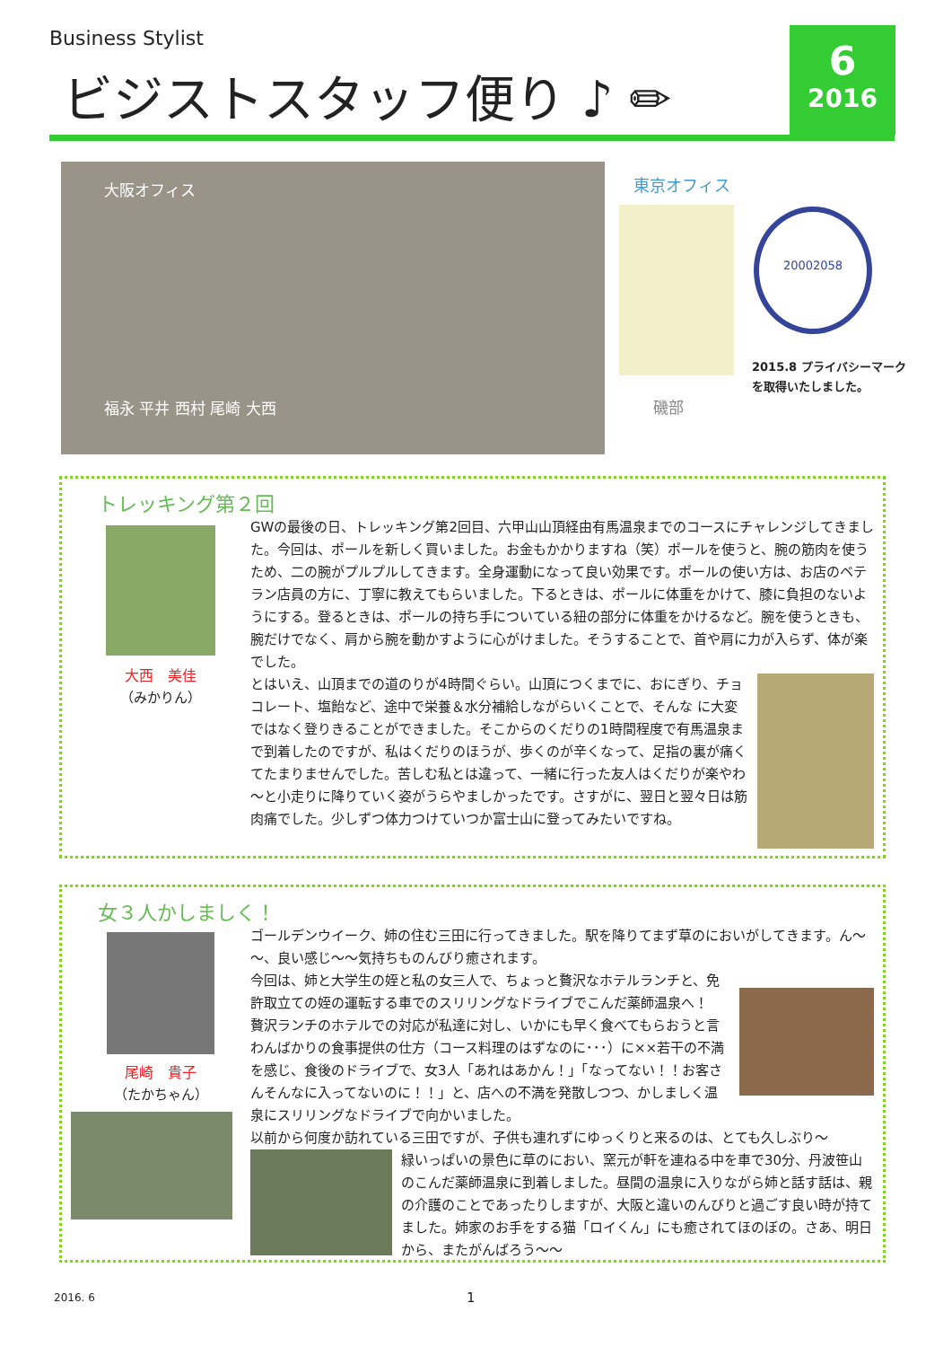Business Stylist
ビジストスタッフ便り ♪ ✏
6
2016
大阪オフィス
福永 平井 西村 尾崎 大西
東京オフィス
磯部
20002058
2015.8 プライバシーマーク
を取得いたしました。
トレッキング第２回
大西　美佳
（みかりん）
GWの最後の日、トレッキング第2回目、六甲山山頂経由有馬温泉までのコースにチャレンジしてきました。今回は、ポールを新しく買いました。お金もかかりますね（笑）ポールを使うと、腕の筋肉を使うため、二の腕がプルプルしてきます。全身運動になって良い効果です。ポールの使い方は、お店のベテラン店員の方に、丁寧に教えてもらいました。下るときは、ポールに体重をかけて、膝に負担のないようにする。登るときは、ポールの持ち手についている紐の部分に体重をかけるなど。腕を使うときも、腕だけでなく、肩から腕を動かすように心がけました。そうすることで、首や肩に力が入らず、体が楽でした。
とはいえ、山頂までの道のりが4時間ぐらい。山頂につくまでに、おにぎり、チョコレート、塩飴など、途中で栄養＆水分補給しながらいくことで、そんな に大変ではなく登りきることができました。そこからのくだりの1時間程度で有馬温泉まで到着したのですが、私はくだりのほうが、歩くのが辛くなって、足指の裏が痛くてたまりませんでした。苦しむ私とは違って、一緒に行った友人はくだりが楽やわ～と小走りに降りていく姿がうらやましかったです。さすがに、翌日と翌々日は筋肉痛でした。少しずつ体力つけていつか富士山に登ってみたいですね。
女３人かしましく！
尾崎　貴子
（たかちゃん）
ゴールデンウイーク、姉の住む三田に行ってきました。駅を降りてまず草のにおいがしてきます。ん～～、良い感じ～～気持ちものんびり癒されます。
今回は、姉と大学生の姪と私の女三人で、ちょっと贅沢なホテルランチと、免許取立ての姪の運転する車でのスリリングなドライブでこんだ薬師温泉へ！　贅沢ランチのホテルでの対応が私達に対し、いかにも早く食べてもらおうと言わんばかりの食事提供の仕方（コース料理のはずなのに･･･）に××若干の不満を感じ、食後のドライブで、女3人「あれはあかん！」「なってない！！お客さんそんなに入ってないのに！！」と、店への不満を発散しつつ、かしましく温泉にスリリングなドライブで向かいました。
以前から何度か訪れている三田ですが、子供も連れずにゆっくりと来るのは、とても久しぶり～
緑いっぱいの景色に草のにおい、窯元が軒を連ねる中を車で30分、丹波笹山のこんだ薬師温泉に到着しました。昼間の温泉に入りながら姉と話す話は、親の介護のことであったりしますが、大阪と違いのんびりと過ごす良い時が持てました。姉家のお手をする猫「ロイくん」にも癒されてほのぼの。さあ、明日から、またがんばろう～～
2016. 6 1